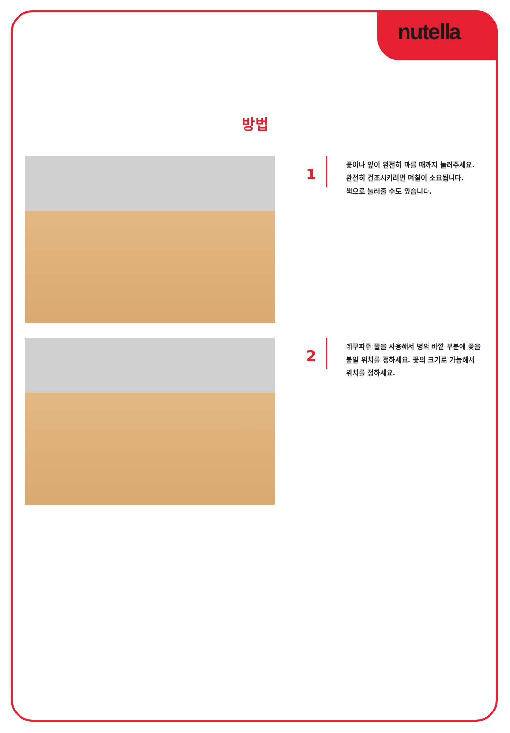nutella
방법
1
꽃이나 잎이 완전히 마를 때까지 눌러주세요.
완전히 건조시키려면 며칠이 소요됩니다.
책으로 눌러줄 수도 있습니다.
2
데쿠파주 풀을 사용해서 병의 바깥 부분에 꽃을
붙일 위치를 정하세요. 꽃의 크기로 가늠해서
위치를 정하세요.